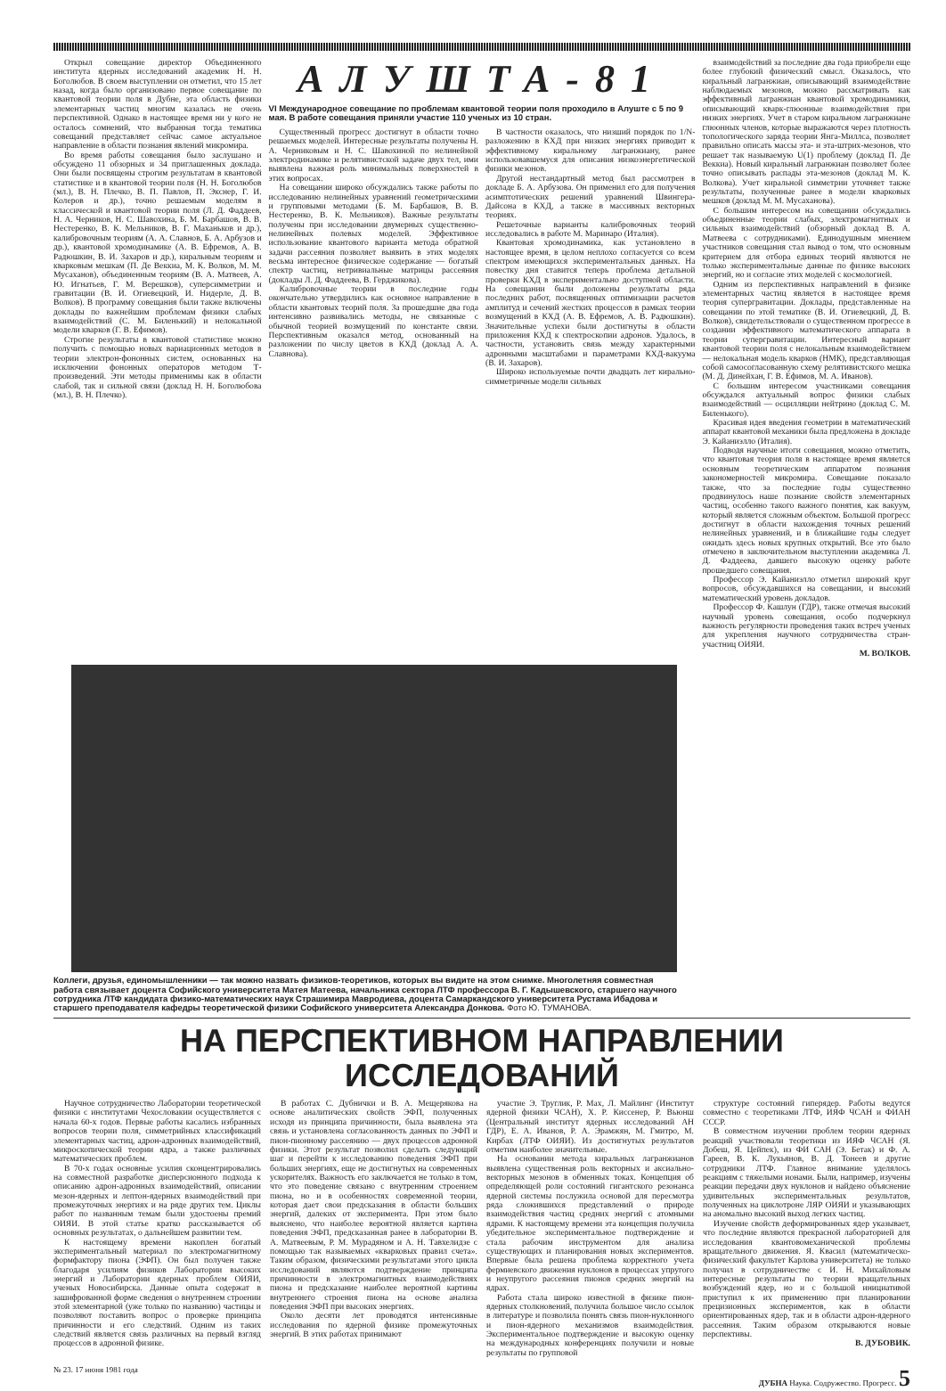Открыл совещание директор Объединенного института ядерных исследований академик Н. Н. Боголюбов. В своем выступлении он отметил, что 15 лет назад, когда было организовано первое совещание по квантовой теории поля в Дубне, эта область физики элементарных частиц многим казалась не очень перспективной. Однако в настоящее время ни у кого не осталось сомнений, что выбранная тогда тематика совещаний представляет сейчас самое актуальное направление в области познания явлений микромира.
Во время работы совещания было заслушано и обсуждено 11 обзорных и 34 приглашенных доклада. Они были посвящены строгим результатам в квантовой статистике и в квантовой теории поля (Н. Н. Боголюбов (мл.), В. Н. Плечко, В. П. Павлов, П. Экснер, Г. И. Колеров и др.), точно решаемым моделям в классической и квантовой теории поля (Л. Д. Фаддеев, Н. А. Черников, Н. С. Шавохина, Б. М. Барбашов, В. В. Нестеренко, В. К. Мельников, В. Г. Маханьков и др.), калибровочным теориям (А. А. Славнов, Б. А. Арбузов и др.), квантовой хромодинамике (А. В. Ефремов, А. В. Радюшкин, В. И. Захаров и др.), киральным теориям и кварковым мешкам (П. Де Веккиа, М. К. Волков, М. М. Мусаханов), объединенным теориям (В. А. Матвеев, А. Ю. Игнатьев, Г. М. Верешков), суперсимметрии и гравитации (В. И. Огиевецкий, И. Нидерле, Д. В. Волков). В программу совещания были также включены доклады по важнейшим проблемам физики слабых взаимодействий (С. М. Биленький) и нелокальной модели кварков (Г. В. Ефимов).
Строгие результаты в квантовой статистике можно получить с помощью новых вариационных методов в теории электрон-фононных систем, основанных на исключении фононных операторов методом Т-произведений. Эти методы применимы как в области слабой, так и сильной связи (доклад Н. Н. Боголюбова (мл.), В. Н. Плечко).
АЛУШТА-81
VI Международное совещание по проблемам квантовой теории поля проходило в Алуште с 5 по 9 мая. В работе совещания приняли участие 110 ученых из 10 стран.
Существенный прогресс достигнут в области точно решаемых моделей. Интересные результаты получены Н. А. Черниковым и Н. С. Шавохиной по нелинейной электродинамике и релятивистской задаче двух тел, ими выявлена важная роль минимальных поверхностей в этих вопросах.
На совещании широко обсуждались также работы по исследованию нелинейных уравнений геометрическими и групповыми методами (Б. М. Барбашов, В. В. Нестеренко, В. К. Мельников). Важные результаты получены при исследовании двумерных существенно-нелинейных полевых моделей. Эффективное использование квантового варианта метода обратной задачи рассеяния позволяет выявить в этих моделях весьма интересное физическое содержание — богатый спектр частиц, нетривиальные матрицы рассеяния (доклады Л. Д. Фаддеева, В. Герджикова).
Калибровочные теории в последние годы окончательно утвердились как основное направление в области квантовых теорий поля. За прошедшие два года интенсивно развивались методы, не связанные с обычной теорией возмущений по константе связи. Перспективным оказался метод, основанный на разложении по числу цветов в КХД (доклад А. А. Славнова).
В частности оказалось, что низший порядок по 1/N-разложению в КХД при низких энергиях приводит к эффективному киральному лагранжиану, ранее использовавшемуся для описания низкоэнергетической физики мезонов.
Другой нестандартный метод был рассмотрен в докладе Б. А. Арбузова. Он применил его для получения асимптотических решений уравнений Швингера-Дайсона в КХД, а также в массивных векторных теориях.
Решеточные варианты калибровочных теорий исследовались в работе М. Маринаро (Италия).
Квантовая хромодинамика, как установлено в настоящее время, в целом неплохо согласуется со всем спектром имеющихся экспериментальных данных. На повестку дня ставится теперь проблема детальной проверки КХД в экспериментально доступной области. На совещании были доложены результаты ряда последних работ, посвященных оптимизации расчетов амплитуд и сечений жестких процессов в рамках теории возмущений в КХД (А. В. Ефремов, А. В. Радюшкин). Значительные успехи были достигнуты в области приложения КХД к спектроскопии адронов. Удалось, в частности, установить связь между характерными адронными масштабами и параметрами КХД-вакуума (В. И. Захаров).
Широко используемые почти двадцать лет кирально-симметричные модели сильных
взаимодействий за последние два года приобрели еще более глубокий физический смысл. Оказалось, что киральный лагранжиан, описывающий взаимодействие наблюдаемых мезонов, можно рассматривать как эффективный лагранжиан квантовой хромодинамики, описывающий кварк-глюонные взаимодействия при низких энергиях. Учет в старом киральном лагранжиане глюонных членов, которые выражаются через плотность топологического заряда теории Янга-Миллса, позволяет правильно описать массы эта- и эта-штрих-мезонов, что решает так называемую U(1) проблему (доклад П. Де Веккиа). Новый киральный лагранжиан позволяет более точно описывать распады эта-мезонов (доклад М. К. Волкова). Учет киральной симметрии уточняет также результаты, полученные ранее в модели кварковых мешков (доклад М. М. Мусаханова).
С большим интересом на совещании обсуждались объединенные теории слабых, электромагнитных и сильных взаимодействий (обзорный доклад В. А. Матвеева с сотрудниками). Единодушным мнением участников совещания стал вывод о том, что основным критерием для отбора единых теорий являются не только экспериментальные данные по физике высоких энергий, но и согласие этих моделей с космологией.
Одним из перспективных направлений в физике элементарных частиц является в настоящее время теория супергравитации. Доклады, представленные на совещании по этой тематике (В. И. Огиевецкий, Д. В. Волков), свидетельствовали о существенном прогрессе в создании эффективного математического аппарата в теории супергравитации. Интересный вариант квантовой теории поля с нелокальным взаимодействием — нелокальная модель кварков (НМК), представляющая собой самосогласованную схему релятивистского мешка (М. Д. Динейхан, Г. В. Ефимов, М. А. Иванов).
С большим интересом участниками совещания обсуждался актуальный вопрос физики слабых взаимодействий — осцилляции нейтрино (доклад С. М. Биленького).
Красивая идея введения геометрии в математический аппарат квантовой механики была предложена в докладе Э. Кайаниэлло (Италия).
Подводя научные итоги совещания, можно отметить, что квантовая теория поля в настоящее время является основным теоретическим аппаратом познания закономерностей микромира. Совещание показало также, что за последние годы существенно продвинулось наше познание свойств элементарных частиц, особенно такого важного понятия, как вакуум, который является сложным объектом. Большой прогресс достигнут в области нахождения точных решений нелинейных уравнений, и в ближайшие годы следует ожидать здесь новых крупных открытий. Все это было отмечено в заключительном выступлении академика Л. Д. Фаддеева, давшего высокую оценку работе прошедшего совещания.
Профессор Э. Кайаниэлло отметил широкий круг вопросов, обсуждавшихся на совещании, и высокий математический уровень докладов.
Профессор Ф. Кашлун (ГДР), также отмечая высокий научный уровень совещания, особо подчеркнул важность регулярности проведения таких встреч ученых для укрепления научного сотрудничества стран-участниц ОИЯИ.
М. ВОЛКОВ.
Коллеги, друзья, единомышленники — так можно назвать физиков-теоретиков, которых вы видите на этом снимке. Многолетняя совместная работа связывает доцента Софийского университета Матея Матеева, начальника сектора ЛТФ профессора В. Г. Кадышевского, старшего научного сотрудника ЛТФ кандидата физико-математических наук Страшимира Мавродиева, доцента Самаркандского университета Рустама Ибадова и старшего преподавателя кафедры теоретической физики Софийского университета Александра Донкова. Фото Ю. ТУМАНОВА.
НА ПЕРСПЕКТИВНОМ НАПРАВЛЕНИИ ИССЛЕДОВАНИЙ
Научное сотрудничество Лаборатории теоретической физики с институтами Чехословакии осуществляется с начала 60-х годов. Первые работы касались избранных вопросов теории поля, симметрийных классификаций элементарных частиц, адрон-адронных взаимодействий, микроскопической теории ядра, а также различных математических проблем.
В 70-х годах основные усилия сконцентрировались на совместной разработке дисперсионного подхода к описанию адрон-адронных взаимодействий, описании мезон-ядерных и лептон-ядерных взаимодействий при промежуточных энергиях и на ряде других тем. Циклы работ по названным темам были удостоены премий ОИЯИ. В этой статье кратко рассказывается об основных результатах, о дальнейшем развитии тем.
К настоящему времени накоплен богатый экспериментальный материал по электромагнитному формфактору пиона (ЭФП). Он был получен также благодаря усилиям физиков Лаборатории высоких энергий и Лаборатории ядерных проблем ОИЯИ, ученых Новосибирска. Данные опыта содержат в зашифрованной форме сведения о внутреннем строении этой элементарной (уже только по названию) частицы и позволяют поставить вопрос о проверке принципа причинности и его следствий. Одним из таких следствий является связь различных на первый взгляд процессов в адронной физике.
В работах С. Дубнички и В. А. Мещерякова на основе аналитических свойств ЭФП, полученных исходя из принципа причинности, была выявлена эта связь и установлена согласованность данных по ЭФП и пион-пионному рассеянию — двух процессов адронной физики. Этот результат позволил сделать следующий шаг и перейти к исследованию поведения ЭФП при больших энергиях, еще не достигнутых на современных ускорителях. Важность его заключается не только в том, что это поведение связано с внутренним строением пиона, но и в особенностях современной теории, которая дает свои предсказания в области больших энергий, далеких от эксперимента. При этом было выяснено, что наиболее вероятной является картина поведения ЭФП, предсказанная ранее в лаборатории В. А. Матвеевым, Р. М. Мурадяном и А. Н. Тавхелидзе с помощью так называемых «кварковых правил счета». Таким образом, физическими результатами этого цикла исследований являются подтверждение принципа причинности в электромагнитных взаимодействиях пиона и предсказание наиболее вероятной картины внутреннего строения пиона на основе анализа поведения ЭФП при высоких энергиях.
Около десяти лет проводятся интенсивные исследования по ядерной физике промежуточных энергий. В этих работах принимают
участие Э. Труглик, Р. Мах, Л. Майлинг (Институт ядерной физики ЧСАН), Х. Р. Киссенер, Р. Вьюнш (Центральный институт ядерных исследований АН ГДР), Е. А. Иванов, Р. А. Эрамжян, М. Гмитро, М. Кирбах (ЛТФ ОИЯИ). Из достигнутых результатов отметим наиболее значительные.
На основании метода киральных лагранжианов выявлена существенная роль векторных и аксиально-векторных мезонов в обменных токах. Концепция об определяющей роли состояний гигантского резонанса ядерной системы послужила основой для пересмотра ряда сложившихся представлений о природе взаимодействия частиц средних энергий с атомными ядрами. К настоящему времени эта концепция получила убедительное экспериментальное подтверждение и стала рабочим инструментом для анализа существующих и планирования новых экспериментов. Впервые была решена проблема корректного учета фермиевского движения нуклонов в процессах упругого и неупругого рассеяния пионов средних энергий на ядрах.
Работа стала широко известной в физике пион-ядерных столкновений, получила большое число ссылок в литературе и позволила понять связь пион-нуклонного и пион-ядерного механизмов взаимодействия. Экспериментальное подтверждение и высокую оценку на международных конференциях получили и новые результаты по групповой
структуре состояний гиперядер. Работы ведутся совместно с теоретиками ЛТФ, ИЯФ ЧСАН и ФИАН СССР.
В совместном изучении проблем теории ядерных реакций участвовали теоретики из ИЯФ ЧСАН (Я. Добеш, Я. Цейпек), из ФИ САН (Э. Бетак) и Ф. А. Гареев, В. К. Лукьянов, В. Д. Тонеев и другие сотрудники ЛТФ. Главное внимание уделялось реакциям с тяжелыми ионами. Были, например, изучены реакции передачи двух нуклонов и найдено объяснение удивительных экспериментальных результатов, полученных на циклотроне ЛЯР ОИЯИ и указывающих на аномально высокий выход легких частиц.
Изучение свойств деформированных ядер указывает, что последние являются прекрасной лабораторией для исследования квантовомеханической проблемы вращательного движения. Я. Квасил (математическо-физический факультет Карлова университета) не только получил в сотрудничестве с И. Н. Михайловым интересные результаты по теории вращательных возбуждений ядер, но и с большой инициативой приступил к их применению при планировании прецизионных экспериментов, как в области ориентированных ядер, так и в области адрон-ядерного рассеяния. Таким образом открываются новые перспективы.
В. ДУБОВИК.
№ 23. 17 июня 1981 года ДУБНА Наука. Содружество. Прогресс. 5